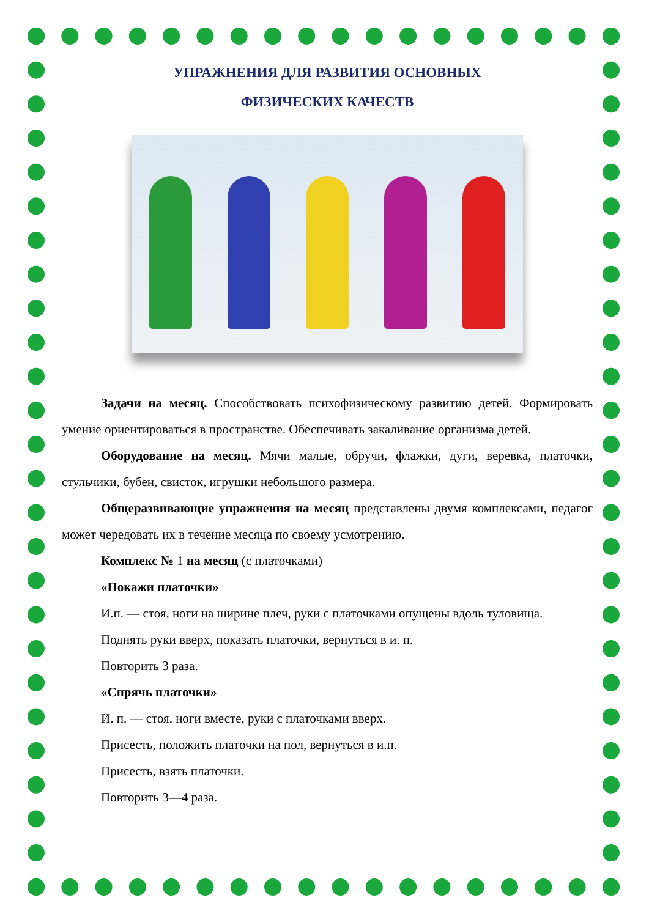УПРАЖНЕНИЯ ДЛЯ РАЗВИТИЯ ОСНОВНЫХ
ФИЗИЧЕСКИХ КАЧЕСТВ
Задачи на месяц. Способствовать психофизическому развитию детей. Формировать умение ориентироваться в пространстве. Обеспечивать закаливание организма детей.
Оборудование на месяц. Мячи малые, обручи, флажки, дуги, веревка, платочки, стульчики, бубен, свисток, игрушки небольшого размера.
Общеразвивающие упражнения на месяц представлены двумя комплек­сами, педагог может чередовать их в течение месяца по своему усмотрению.
Комплекс № 1 на месяц (с платочками)
«Покажи платочки»
И.п. — стоя, ноги на ширине плеч, руки с платочками опущены вдоль туловища.
Поднять руки вверх, показать платочки, вернуться в и. п.
Повторить 3 раза.
«Спрячь платочки»
И. п. — стоя, ноги вместе, руки с платочками вверх.
Присесть, положить платочки на пол, вернуться в и.п.
Присесть, взять платочки.
Повторить 3—4 раза.